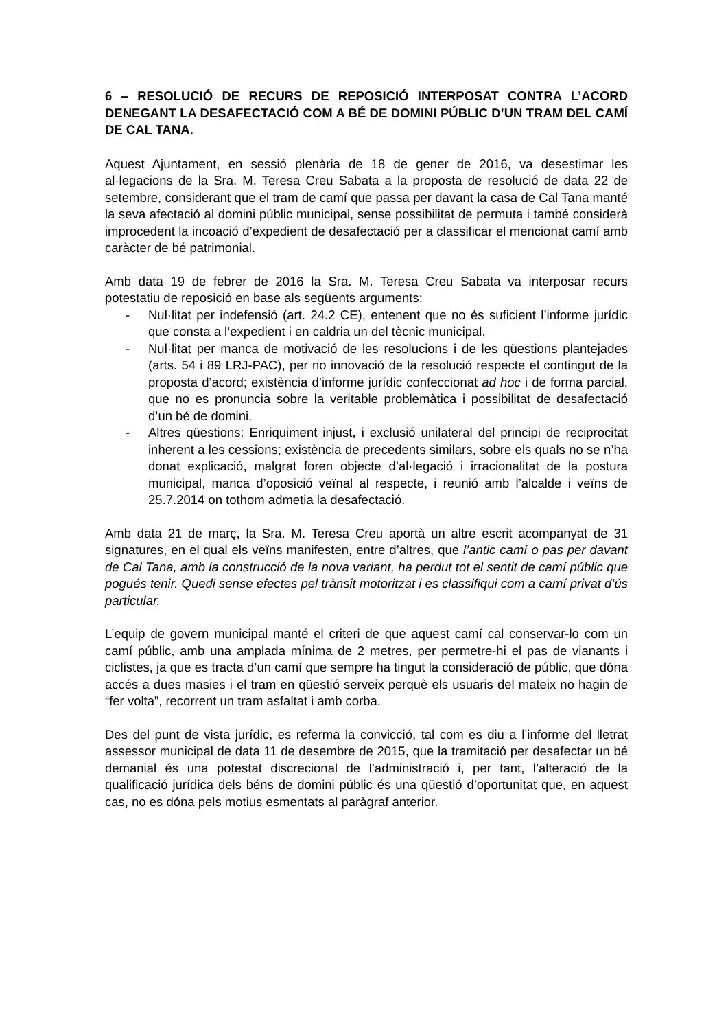6 – RESOLUCIÓ DE RECURS DE REPOSICIÓ INTERPOSAT CONTRA L’ACORD DENEGANT LA DESAFECTACIÓ COM A BÉ DE DOMINI PÚBLIC D’UN TRAM DEL CAMÍ DE CAL TANA.
Aquest Ajuntament, en sessió plenària de 18 de gener de 2016, va desestimar les al·legacions de la Sra. M. Teresa Creu Sabata a la proposta de resolució de data 22 de setembre, considerant que el tram de camí que passa per davant la casa de Cal Tana manté la seva afectació al domini públic municipal, sense possibilitat de permuta i també considerà improcedent la incoació d’expedient de desafectació per a classificar el mencionat camí amb caràcter de bé patrimonial.
Amb data 19 de febrer de 2016 la Sra. M. Teresa Creu Sabata va interposar recurs potestatiu de reposició en base als següents arguments:
- Nul·litat per indefensió (art. 24.2 CE), entenent que no és suficient l’informe jurídic que consta a l’expedient i en caldria un del tècnic municipal.
- Nul·litat per manca de motivació de les resolucions i de les qüestions plantejades (arts. 54 i 89 LRJ-PAC), per no innovació de la resolució respecte el contingut de la proposta d’acord; existència d’informe jurídic confeccionat ad hoc i de forma parcial, que no es pronuncia sobre la veritable problemàtica i possibilitat de desafectació d’un bé de domini.
- Altres qüestions: Enriquiment injust, i exclusió unilateral del principi de reciprocitat inherent a les cessions; existència de precedents similars, sobre els quals no se n’ha donat explicació, malgrat foren objecte d’al·legació i irracionalitat de la postura municipal, manca d’oposició veïnal al respecte, i reunió amb l’alcalde i veïns de 25.7.2014 on tothom admetia la desafectació.
Amb data 21 de març, la Sra. M. Teresa Creu aportà un altre escrit acompanyat de 31 signatures, en el qual els veïns manifesten, entre d’altres, que l’antic camí o pas per davant de Cal Tana, amb la construcció de la nova variant, ha perdut tot el sentit de camí públic que pogués tenir. Quedi sense efectes pel trànsit motoritzat i es classifiqui com a camí privat d’ús particular.
L’equip de govern municipal manté el criteri de que aquest camí cal conservar-lo com un camí públic, amb una amplada mínima de 2 metres, per permetre-hi el pas de vianants i ciclistes, ja que es tracta d’un camí que sempre ha tingut la consideració de públic, que dóna accés a dues masies i el tram en qüestió serveix perquè els usuaris del mateix no hagin de “fer volta”, recorrent un tram asfaltat i amb corba.
Des del punt de vista jurídic, es referma la convicció, tal com es diu a l’informe del lletrat assessor municipal de data 11 de desembre de 2015, que la tramitació per desafectar un bé demanial és una potestat discrecional de l’administració i, per tant, l’alteració de la qualificació jurídica dels béns de domini públic és una qüestió d’oportunitat que, en aquest cas, no es dóna pels motius esmentats al paràgraf anterior.